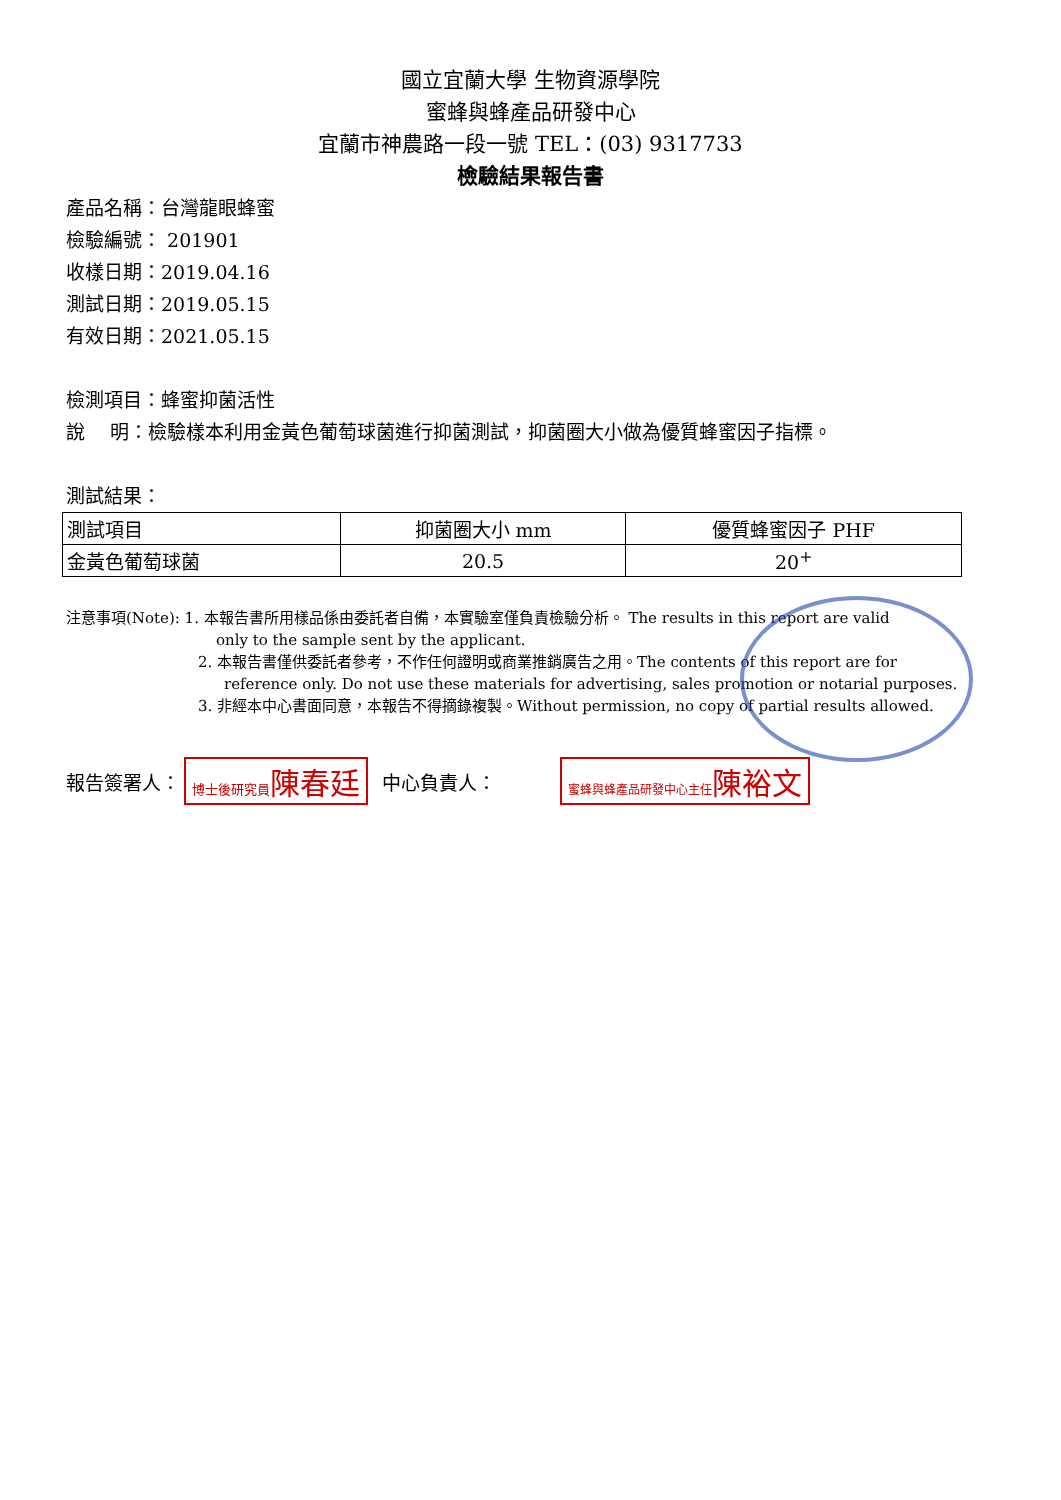國立宜蘭大學 生物資源學院
蜜蜂與蜂產品研發中心
宜蘭市神農路一段一號 TEL：(03) 9317733
檢驗結果報告書
產品名稱：台灣龍眼蜂蜜
檢驗編號： 201901
收樣日期：2019.04.16
測試日期：2019.05.15
有效日期：2021.05.15
檢測項目：蜂蜜抑菌活性
說　 明：檢驗樣本利用金黃色葡萄球菌進行抑菌測試，抑菌圈大小做為優質蜂蜜因子指標。
測試結果：
| 測試項目 | 抑菌圈大小 mm | 優質蜂蜜因子 PHF |
| 金黃色葡萄球菌 | 20.5 | 20<sup>+</sup> |
注意事項(Note): 1. 本報告書所用樣品係由委託者自備，本實驗室僅負責檢驗分析。 The results in this report are valid
only to the sample sent by the applicant.
2. 本報告書僅供委託者參考，不作任何證明或商業推銷廣告之用。The contents of this report are for
reference only. Do not use these materials for advertising, sales promotion or notarial purposes.
3. 非經本中心書面同意，本報告不得摘錄複製。Without permission, no copy of partial results allowed.
報告簽署人： 博士後研究員陳春廷 中心負責人： 蜜蜂與蜂產品研發中心主任陳裕文